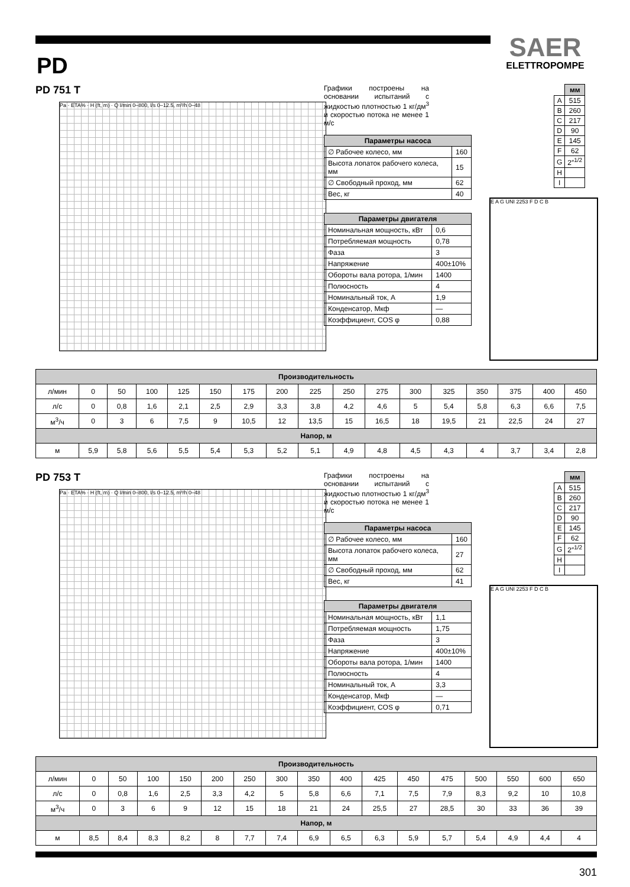SAER
ELETTROPOMPE
PD
PD 751 T
Pa · ETA% · H (ft, m) · Q l/min 0–800, l/s 0–12.5, m³/h 0–48
Графики построены на основании испытаний с жидкостью плотностью 1 кг/дм<sup>3</sup> и скоростью потока не менее 1 м/с
| Параметры насоса | |
| --- | --- |
| ∅ Рабочее колесо, мм | 160 |
| Высота лопаток рабочего колеса, мм | 15 |
| ∅ Свободный проход, мм | 62 |
| Вес, кг | 40 |
| Параметры двигателя | |
| --- | --- |
| Номинальная мощность, кВт | 0,6 |
| Потребляемая мощность | 0,78 |
| Фаза | 3 |
| Напряжение | 400±10% |
| Обороты вала ротора, 1/мин | 1400 |
| Полюсность | 4 |
| Номинальный ток, А | 1,9 |
| Конденсатор, Мкф | — |
| Коэффициент, COS φ | 0,88 |
| | мм |
| A | 515 |
| B | 260 |
| C | 217 |
| D | 90 |
| E | 145 |
| F | 62 |
| G | 2″<sup>1/2</sup> |
| H | |
| I | |
E A G UNI 2253 F D C B
| Производительность | | | | | | | | | | | | | | | | |
| --- | --- | --- | --- | --- | --- | --- | --- | --- | --- | --- | --- | --- | --- | --- | --- | --- |
| л/мин | 0 | 50 | 100 | 125 | 150 | 175 | 200 | 225 | 250 | 275 | 300 | 325 | 350 | 375 | 400 | 450 |
| л/с | 0 | 0,8 | 1,6 | 2,1 | 2,5 | 2,9 | 3,3 | 3,8 | 4,2 | 4,6 | 5 | 5,4 | 5,8 | 6,3 | 6,6 | 7,5 |
| м<sup>3</sup>/ч | 0 | 3 | 6 | 7,5 | 9 | 10,5 | 12 | 13,5 | 15 | 16,5 | 18 | 19,5 | 21 | 22,5 | 24 | 27 |
| Напор, м | | | | | | | | | | | | | | | | |
| м | 5,9 | 5,8 | 5,6 | 5,5 | 5,4 | 5,3 | 5,2 | 5,1 | 4,9 | 4,8 | 4,5 | 4,3 | 4 | 3,7 | 3,4 | 2,8 |
PD 753 T
Pa · ETA% · H (ft, m) · Q l/min 0–800, l/s 0–12.5, m³/h 0–48
Графики построены на основании испытаний с жидкостью плотностью 1 кг/дм<sup>3</sup> и скоростью потока не менее 1 м/с
| Параметры насоса | |
| --- | --- |
| ∅ Рабочее колесо, мм | 160 |
| Высота лопаток рабочего колеса, мм | 27 |
| ∅ Свободный проход, мм | 62 |
| Вес, кг | 41 |
| Параметры двигателя | |
| --- | --- |
| Номинальная мощность, кВт | 1,1 |
| Потребляемая мощность | 1,75 |
| Фаза | 3 |
| Напряжение | 400±10% |
| Обороты вала ротора, 1/мин | 1400 |
| Полюсность | 4 |
| Номинальный ток, А | 3,3 |
| Конденсатор, Мкф | — |
| Коэффициент, COS φ | 0,71 |
| | мм |
| A | 515 |
| B | 260 |
| C | 217 |
| D | 90 |
| E | 145 |
| F | 62 |
| G | 2″<sup>1/2</sup> |
| H | |
| I | |
E A G UNI 2253 F D C B
| Производительность | | | | | | | | | | | | | | | | |
| --- | --- | --- | --- | --- | --- | --- | --- | --- | --- | --- | --- | --- | --- | --- | --- | --- |
| л/мин | 0 | 50 | 100 | 150 | 200 | 250 | 300 | 350 | 400 | 425 | 450 | 475 | 500 | 550 | 600 | 650 |
| л/с | 0 | 0,8 | 1,6 | 2,5 | 3,3 | 4,2 | 5 | 5,8 | 6,6 | 7,1 | 7,5 | 7,9 | 8,3 | 9,2 | 10 | 10,8 |
| м<sup>3</sup>/ч | 0 | 3 | 6 | 9 | 12 | 15 | 18 | 21 | 24 | 25,5 | 27 | 28,5 | 30 | 33 | 36 | 39 |
| Напор, м | | | | | | | | | | | | | | | | |
| м | 8,5 | 8,4 | 8,3 | 8,2 | 8 | 7,7 | 7,4 | 6,9 | 6,5 | 6,3 | 5,9 | 5,7 | 5,4 | 4,9 | 4,4 | 4 |
301